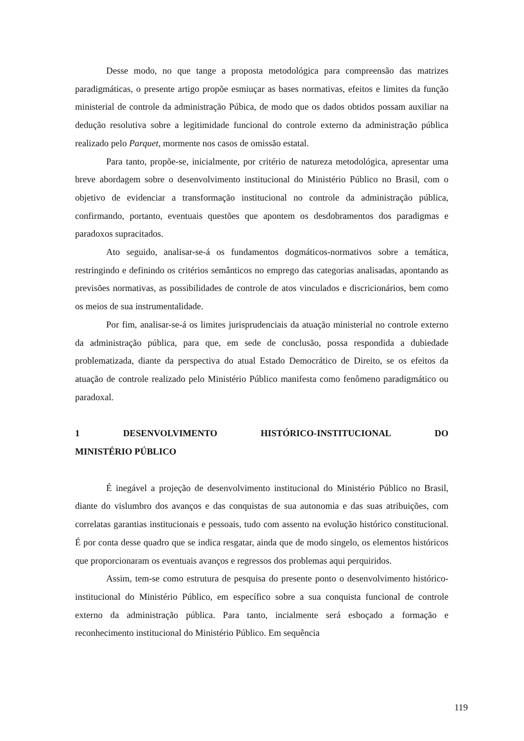Desse modo, no que tange a proposta metodológica para compreensão das matrizes paradigmáticas, o presente artigo propõe esmiuçar as bases normativas, efeitos e limites da função ministerial de controle da administração Púbica, de modo que os dados obtidos possam auxiliar na dedução resolutiva sobre a legitimidade funcional do controle externo da administração pública realizado pelo Parquet, mormente nos casos de omissão estatal.
Para tanto, propõe-se, inicialmente, por critério de natureza metodológica, apresentar uma breve abordagem sobre o desenvolvimento institucional do Ministério Público no Brasil, com o objetivo de evidenciar a transformação institucional no controle da administração pública, confirmando, portanto, eventuais questões que apontem os desdobramentos dos paradigmas e paradoxos supracitados.
Ato seguido, analisar-se-á os fundamentos dogmáticos-normativos sobre a temática, restringindo e definindo os critérios semânticos no emprego das categorias analisadas, apontando as previsões normativas, as possibilidades de controle de atos vinculados e discricionários, bem como os meios de sua instrumentalidade.
Por fim, analisar-se-á os limites jurisprudenciais da atuação ministerial no controle externo da administração pública, para que, em sede de conclusão, possa respondida a dubiedade problematizada, diante da perspectiva do atual Estado Democrático de Direito, se os efeitos da atuação de controle realizado pelo Ministério Público manifesta como fenômeno paradigmático ou paradoxal.
1 DESENVOLVIMENTO HISTÓRICO-INSTITUCIONAL DO
MINISTÉRIO PÚBLICO
É inegável a projeção de desenvolvimento institucional do Ministério Público no Brasil, diante do vislumbro dos avanços e das conquistas de sua autonomia e das suas atribuições, com correlatas garantias institucionais e pessoais, tudo com assento na evolução histórico constitucional. É por conta desse quadro que se indica resgatar, ainda que de modo singelo, os elementos históricos que proporcionaram os eventuais avanços e regressos dos problemas aqui perquiridos.
Assim, tem-se como estrutura de pesquisa do presente ponto o desenvolvimento histórico-institucional do Ministério Público, em específico sobre a sua conquista funcional de controle externo da administração pública. Para tanto, incialmente será esboçado a formação e reconhecimento institucional do Ministério Público. Em sequência
119